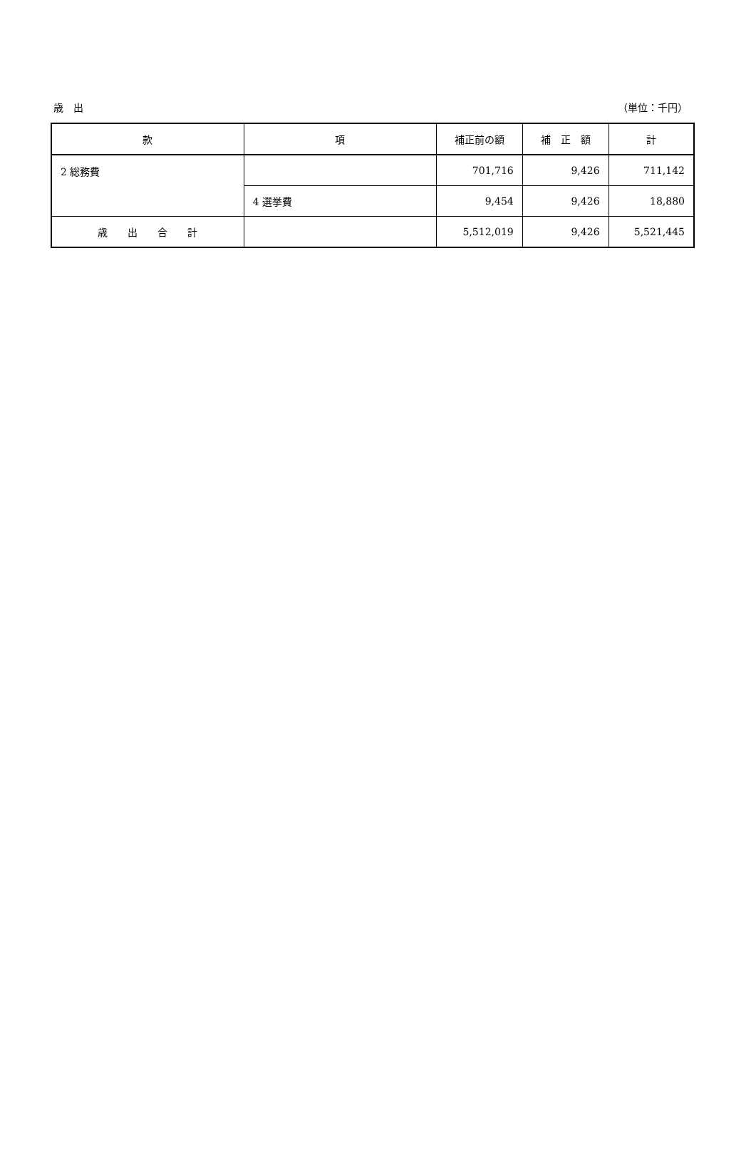歳　出 （単位：千円）
| 款 | 項 | 補正前の額 | 補 正 額 | 計 |
| --- | --- | --- | --- | --- |
| 2 総務費 | | 701,716 | 9,426 | 711,142 |
| | 4 選挙費 | 9,454 | 9,426 | 18,880 |
| 歳 出 合 計 | | 5,512,019 | 9,426 | 5,521,445 |